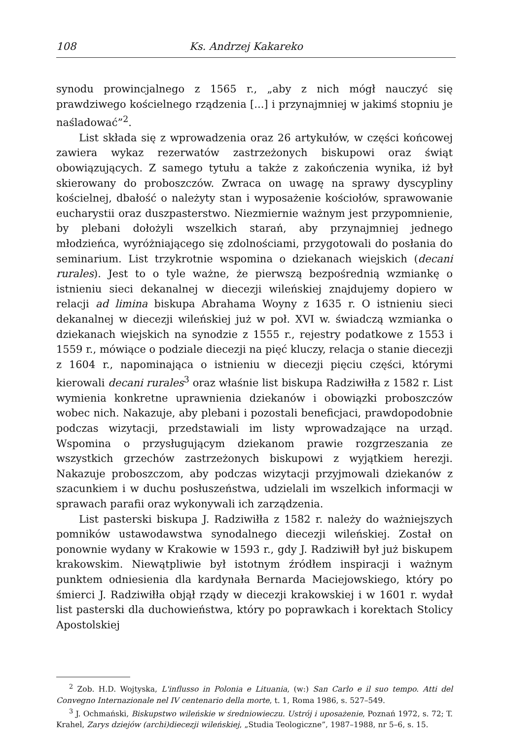108 Ks. Andrzej Kakareko
synodu prowincjalnego z 1565 r., „aby z nich mógł nauczyć się prawdziwego kościelnego rządzenia [...] i przynajmniej w jakimś stopniu je naśladować”<sup>2</sup>.
List składa się z wprowadzenia oraz 26 artykułów, w części końcowej zawiera wykaz rezerwatów zastrzeżonych biskupowi oraz świąt obowiązujących. Z samego tytułu a także z zakończenia wynika, iż był skierowany do proboszczów. Zwraca on uwagę na sprawy dyscypliny kościelnej, dbałość o należyty stan i wyposażenie kościołów, sprawowanie eucharystii oraz duszpasterstwo. Niezmiernie ważnym jest przypomnienie, by plebani dołożyli wszelkich starań, aby przynajmniej jednego młodzieńca, wyróżniającego się zdolnościami, przygotowali do posłania do seminarium. List trzykrotnie wspomina o dziekanach wiejskich (decani rurales). Jest to o tyle ważne, że pierwszą bezpośrednią wzmiankę o istnieniu sieci dekanalnej w diecezji wileńskiej znajdujemy dopiero w relacji ad limina biskupa Abrahama Woyny z 1635 r. O istnieniu sieci dekanalnej w diecezji wileńskiej już w poł. XVI w. świadczą wzmianka o dziekanach wiejskich na synodzie z 1555 r., rejestry podatkowe z 1553 i 1559 r., mówiące o podziale diecezji na pięć kluczy, relacja o stanie diecezji z 1604 r., napominająca o istnieniu w diecezji pięciu części, którymi kierowali decani rurales<sup>3</sup> oraz właśnie list biskupa Radziwiłła z 1582 r. List wymienia konkretne uprawnienia dziekanów i obowiązki proboszczów wobec nich. Nakazuje, aby plebani i pozostali beneficjaci, prawdopodobnie podczas wizytacji, przedstawiali im listy wprowadzające na urząd. Wspomina o przysługującym dziekanom prawie rozgrzeszania ze wszystkich grzechów zastrzeżonych biskupowi z wyjątkiem herezji. Nakazuje proboszczom, aby podczas wizytacji przyjmowali dziekanów z szacunkiem i w duchu posłuszeństwa, udzielali im wszelkich informacji w sprawach parafii oraz wykonywali ich zarządzenia.
List pasterski biskupa J. Radziwiłła z 1582 r. należy do ważniejszych pomników ustawodawstwa synodalnego diecezji wileńskiej. Został on ponownie wydany w Krakowie w 1593 r., gdy J. Radziwiłł był już biskupem krakowskim. Niewątpliwie był istotnym źródłem inspiracji i ważnym punktem odniesienia dla kardynała Bernarda Maciejowskiego, który po śmierci J. Radziwiłła objął rządy w diecezji krakowskiej i w 1601 r. wydał list pasterski dla duchowieństwa, który po poprawkach i korektach Stolicy Apostolskiej
<sup>2</sup> Zob. H.D. Wojtyska, L'influsso in Polonia e Lituania, (w:) San Carlo e il suo tempo. Atti del Convegno Internazionale nel IV centenario della morte, t. 1, Roma 1986, s. 527–549.
<sup>3</sup> J. Ochmański, Biskupstwo wileńskie w średniowieczu. Ustrój i uposażenie, Poznań 1972, s. 72; T. Krahel, Zarys dziejów (archi)diecezji wileńskiej, „Studia Teologiczne”, 1987–1988, nr 5–6, s. 15.